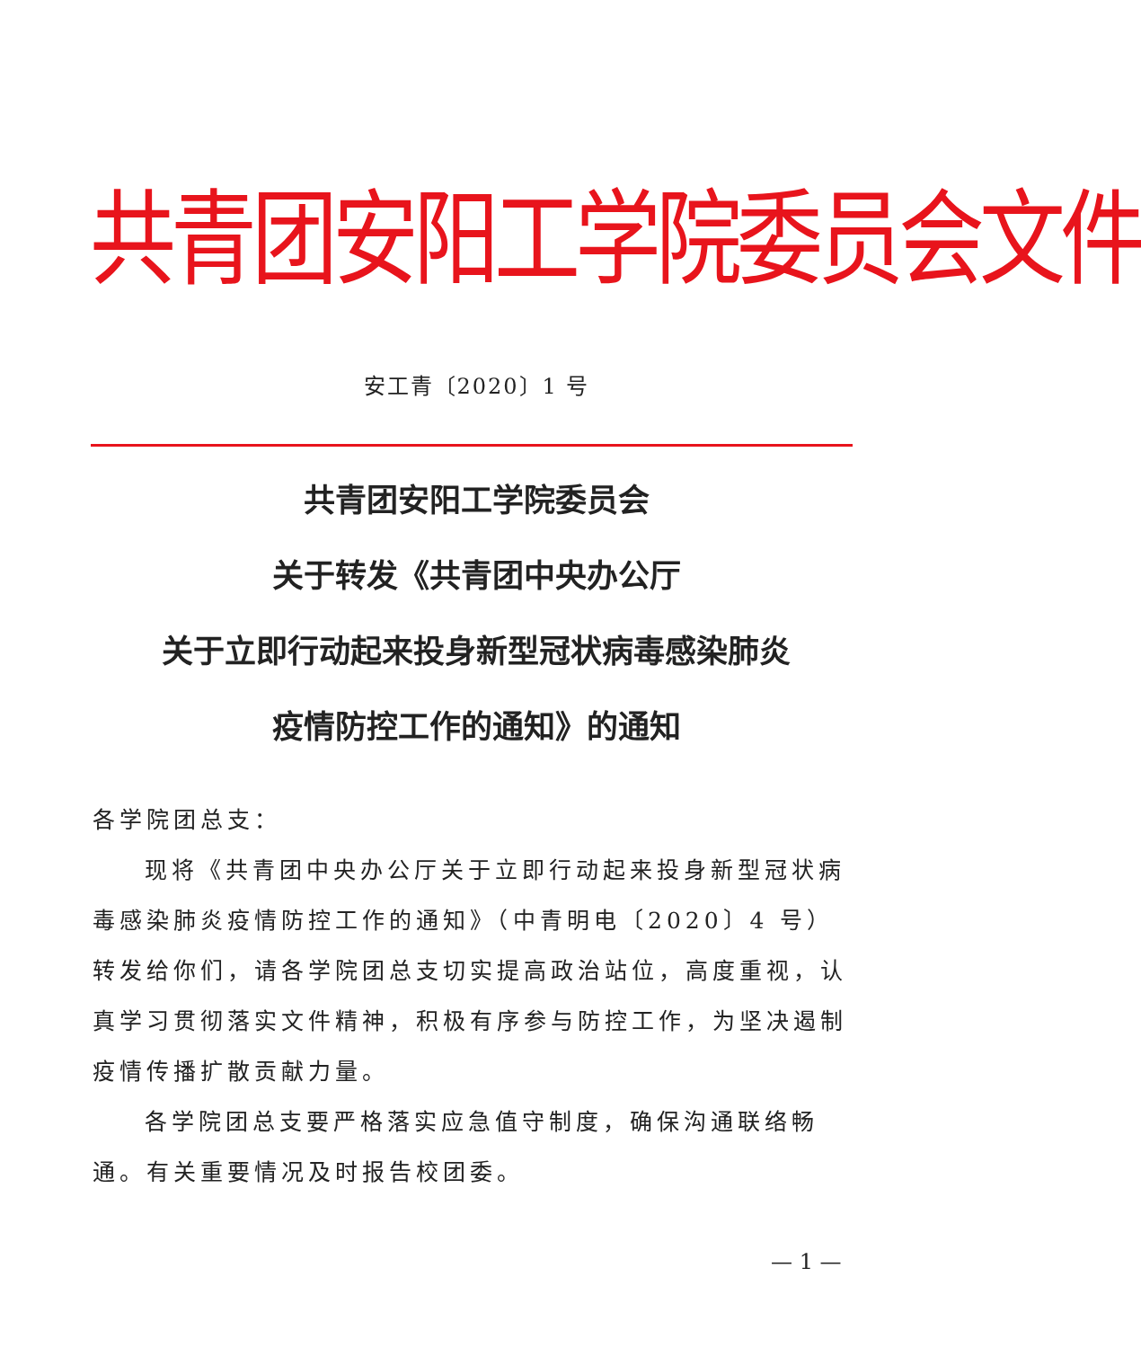共青团安阳工学院委员会文件
安工青〔2020〕1 号
共青团安阳工学院委员会
关于转发《共青团中央办公厅
关于立即行动起来投身新型冠状病毒感染肺炎
疫情防控工作的通知》的通知
各学院团总支：
现将《共青团中央办公厅关于立即行动起来投身新型冠状病毒感染肺炎疫情防控工作的通知》（中青明电〔2020〕4 号）转发给你们，请各学院团总支切实提高政治站位，高度重视，认真学习贯彻落实文件精神，积极有序参与防控工作，为坚决遏制疫情传播扩散贡献力量。
各学院团总支要严格落实应急值守制度，确保沟通联络畅通。有关重要情况及时报告校团委。
— 1 —